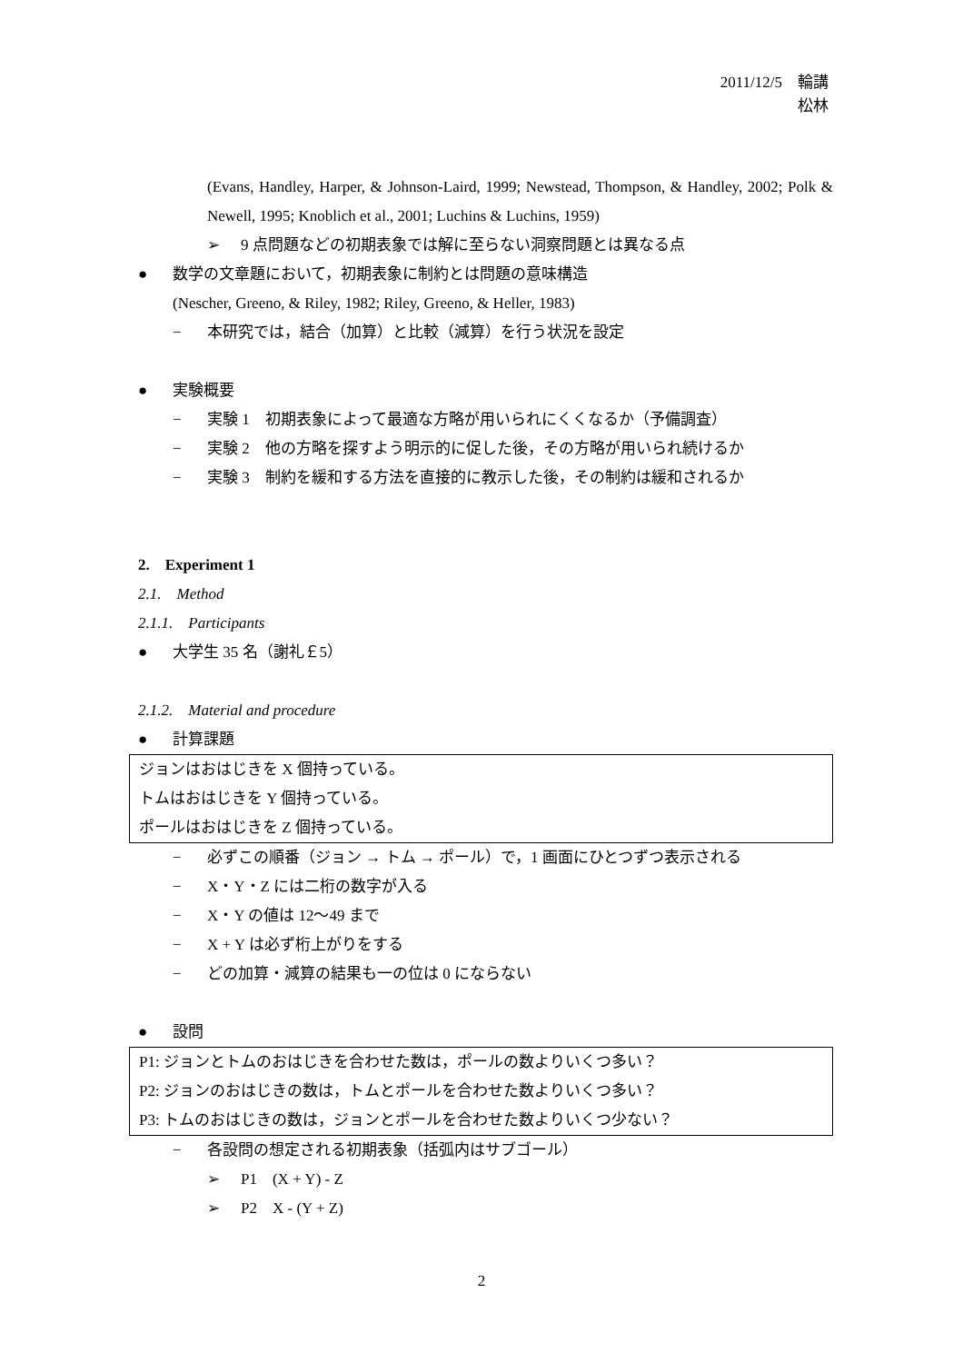2011/12/5　輪講
松林
(Evans, Handley, Harper, & Johnson-Laird, 1999; Newstead, Thompson, & Handley, 2002; Polk & Newell, 1995; Knoblich et al., 2001; Luchins & Luchins, 1959)
➢ 9 点問題などの初期表象では解に至らない洞察問題とは異なる点
● 数学の文章題において，初期表象に制約とは問題の意味構造
(Nescher, Greeno, & Riley, 1982; Riley, Greeno, & Heller, 1983)
− 本研究では，結合（加算）と比較（減算）を行う状況を設定
● 実験概要
− 実験 1　初期表象によって最適な方略が用いられにくくなるか（予備調査）
− 実験 2　他の方略を探すよう明示的に促した後，その方略が用いられ続けるか
− 実験 3　制約を緩和する方法を直接的に教示した後，その制約は緩和されるか
2. Experiment 1
2.1. Method
2.1.1. Participants
● 大学生 35 名（謝礼￡5）
2.1.2. Material and procedure
● 計算課題
ジョンはおはじきを X 個持っている。
トムはおはじきを Y 個持っている。
ポールはおはじきを Z 個持っている。
− 必ずこの順番（ジョン → トム → ポール）で，1 画面にひとつずつ表示される
− X・Y・Z には二桁の数字が入る
− X・Y の値は 12〜49 まで
− X + Y は必ず桁上がりをする
− どの加算・減算の結果も一の位は 0 にならない
● 設問
P1: ジョンとトムのおはじきを合わせた数は，ポールの数よりいくつ多い？
P2: ジョンのおはじきの数は，トムとポールを合わせた数よりいくつ多い？
P3: トムのおはじきの数は，ジョンとポールを合わせた数よりいくつ少ない？
− 各設問の想定される初期表象（括弧内はサブゴール）
➢ P1　(X + Y) - Z
➢ P2　X - (Y + Z)
2